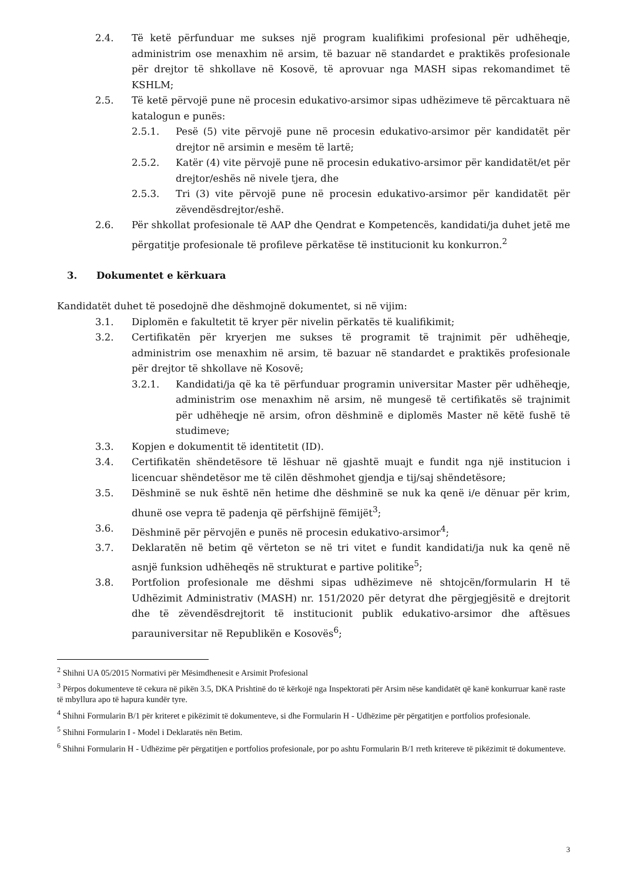2.4. Të ketë përfunduar me sukses një program kualifikimi profesional për udhëheqje, administrim ose menaxhim në arsim, të bazuar në standardet e praktikës profesionale për drejtor të shkollave në Kosovë, të aprovuar nga MASH sipas rekomandimet të KSHLM;
2.5. Të ketë përvojë pune në procesin edukativo-arsimor sipas udhëzimeve të përcaktuara në katalogun e punës:
2.5.1. Pesë (5) vite përvojë pune në procesin edukativo-arsimor për kandidatët për drejtor në arsimin e mesëm të lartë;
2.5.2. Katër (4) vite përvojë pune në procesin edukativo-arsimor për kandidatët/et për drejtor/eshës në nivele tjera, dhe
2.5.3. Tri (3) vite përvojë pune në procesin edukativo-arsimor për kandidatët për zëvendësdrejtor/eshë.
2.6. Për shkollat profesionale të AAP dhe Qendrat e Kompetencës, kandidati/ja duhet jetë me përgatitje profesionale të profileve përkatëse të institucionit ku konkurron.<sup>2</sup>
3. Dokumentet e kërkuara
Kandidatët duhet të posedojnë dhe dëshmojnë dokumentet, si në vijim:
3.1. Diplomën e fakultetit të kryer për nivelin përkatës të kualifikimit;
3.2. Certifikatën për kryerjen me sukses të programit të trajnimit për udhëheqje, administrim ose menaxhim në arsim, të bazuar në standardet e praktikës profesionale për drejtor të shkollave në Kosovë;
3.2.1. Kandidati/ja që ka të përfunduar programin universitar Master për udhëheqje, administrim ose menaxhim në arsim, në mungesë të certifikatës së trajnimit për udhëheqje në arsim, ofron dëshminë e diplomës Master në këtë fushë të studimeve;
3.3. Kopjen e dokumentit të identitetit (ID).
3.4. Certifikatën shëndetësore të lëshuar në gjashtë muajt e fundit nga një institucion i licencuar shëndetësor me të cilën dëshmohet gjendja e tij/saj shëndetësore;
3.5. Dëshminë se nuk është nën hetime dhe dëshminë se nuk ka qenë i/e dënuar për krim, dhunë ose vepra të padenja që përfshijnë fëmijët<sup>3</sup>;
3.6. Dëshminë për përvojën e punës në procesin edukativo-arsimor<sup>4</sup>;
3.7. Deklaratën në betim që vërteton se në tri vitet e fundit kandidati/ja nuk ka qenë në asnjë funksion udhëheqës në strukturat e partive politike<sup>5</sup>;
3.8. Portfolion profesionale me dëshmi sipas udhëzimeve në shtojcën/formularin H të Udhëzimit Administrativ (MASH) nr. 151/2020 për detyrat dhe përgjegjësitë e drejtorit dhe të zëvendësdrejtorit të institucionit publik edukativo-arsimor dhe aftësues parauniversitar në Republikën e Kosovës<sup>6</sup>;
<sup>2</sup> Shihni UA 05/2015 Normativi për Mësimdhenesit e Arsimit Profesional
<sup>3</sup> Përpos dokumenteve të cekura në pikën 3.5, DKA Prishtinë do të kërkojë nga Inspektorati për Arsim nëse kandidatët që kanë konkurruar kanë raste të mbyllura apo të hapura kundër tyre.
<sup>4</sup> Shihni Formularin B/1 për kriteret e pikëzimit të dokumenteve, si dhe Formularin H - Udhëzime për përgatitjen e portfolios profesionale.
<sup>5</sup> Shihni Formularin I - Model i Deklaratës nën Betim.
<sup>6</sup> Shihni Formularin H - Udhëzime për përgatitjen e portfolios profesionale, por po ashtu Formularin B/1 rreth kritereve të pikëzimit të dokumenteve.
3